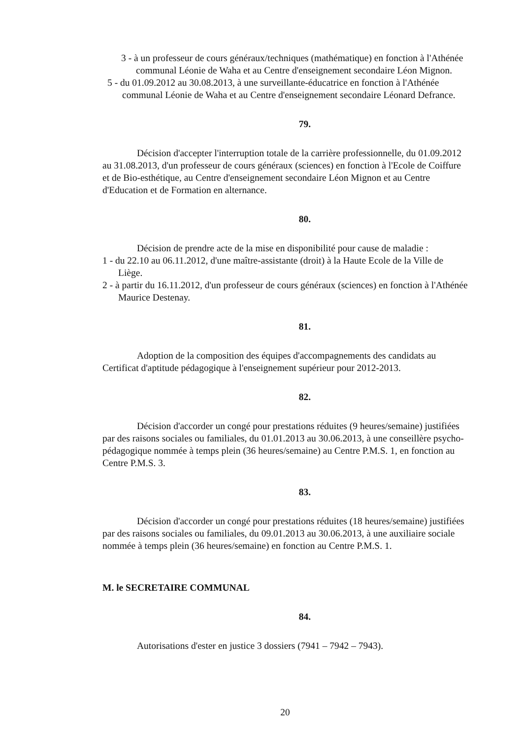3 - à un professeur de cours généraux/techniques (mathématique) en fonction à l'Athénée communal Léonie de Waha et au Centre d'enseignement secondaire Léon Mignon.
5 - du 01.09.2012 au 30.08.2013, à une surveillante-éducatrice en fonction à l'Athénée communal Léonie de Waha et au Centre d'enseignement secondaire Léonard Defrance.
79.
Décision d'accepter l'interruption totale de la carrière professionnelle, du 01.09.2012 au 31.08.2013, d'un professeur de cours généraux (sciences) en fonction à l'Ecole de Coiffure et de Bio-esthétique, au Centre d'enseignement secondaire Léon Mignon et au Centre d'Education et de Formation en alternance.
80.
Décision de prendre acte de la mise en disponibilité pour cause de maladie :
1 - du 22.10 au 06.11.2012, d'une maître-assistante (droit) à la Haute Ecole de la Ville de Liège.
2 - à partir du 16.11.2012, d'un professeur de cours généraux (sciences) en fonction à l'Athénée Maurice Destenay.
81.
Adoption de la composition des équipes d'accompagnements des candidats au Certificat d'aptitude pédagogique à l'enseignement supérieur pour 2012-2013.
82.
Décision d'accorder un congé pour prestations réduites (9 heures/semaine) justifiées par des raisons sociales ou familiales, du 01.01.2013 au 30.06.2013, à une conseillère psycho-pédagogique nommée à temps plein (36 heures/semaine) au Centre P.M.S. 1, en fonction au Centre P.M.S. 3.
83.
Décision d'accorder un congé pour prestations réduites (18 heures/semaine) justifiées par des raisons sociales ou familiales, du 09.01.2013 au 30.06.2013, à une auxiliaire sociale nommée à temps plein (36 heures/semaine) en fonction au Centre P.M.S. 1.
M. le SECRETAIRE COMMUNAL
84.
Autorisations d'ester en justice 3 dossiers (7941 – 7942 – 7943).
20